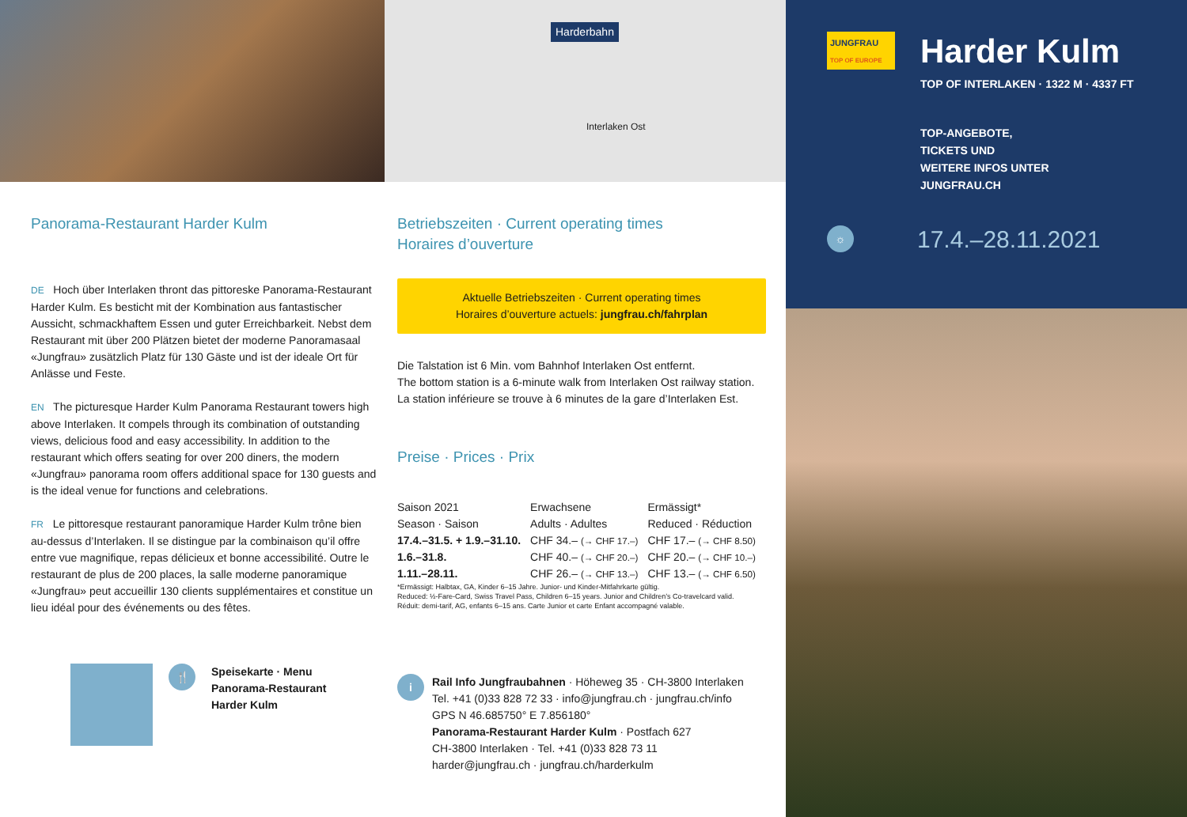Panorama-Restaurant Harder Kulm
DE Hoch über Interlaken thront das pittoreske Panorama-Restaurant Harder Kulm. Es besticht mit der Kombination aus fantastischer Aussicht, schmackhaftem Essen und guter Erreichbarkeit. Nebst dem Restaurant mit über 200 Plätzen bietet der moderne Panoramasaal «Jungfrau» zusätzlich Platz für 130 Gäste und ist der ideale Ort für Anlässe und Feste.
EN The picturesque Harder Kulm Panorama Restaurant towers high above Interlaken. It compels through its combination of outstanding views, delicious food and easy accessibility. In addition to the restaurant which offers seating for over 200 diners, the modern «Jungfrau» panorama room offers additional space for 130 guests and is the ideal venue for functions and celebrations.
FR Le pittoresque restaurant panoramique Harder Kulm trône bien au-dessus d’Interlaken. Il se distingue par la combinaison qu’il offre entre vue magnifique, repas délicieux et bonne accessibilité. Outre le restaurant de plus de 200 places, la salle moderne panoramique «Jungfrau» peut accueillir 130 clients supplémentaires et constitue un lieu idéal pour des événements ou des fêtes.
🍴 Speisekarte · Menu
Panorama-Restaurant
Harder Kulm
Harderbahn
Interlaken Ost
Betriebszeiten · Current operating times
Horaires d’ouverture
Aktuelle Betriebszeiten · Current operating times
Horaires d’ouverture actuels: jungfrau.ch/fahrplan
Die Talstation ist 6 Min. vom Bahnhof Interlaken Ost entfernt.
The bottom station is a 6-minute walk from Interlaken Ost railway station.
La station inférieure se trouve à 6 minutes de la gare d’Interlaken Est.
Preise · Prices · Prix
| Saison 2021 Season · Saison | Erwachsene Adults · Adultes | Ermässigt* Reduced · Réduction |
| --- | --- | --- |
| 17.4.–31.5. + 1.9.–31.10. | CHF 34.– (→ CHF 17.–) | CHF 17.– (→ CHF 8.50) |
| 1.6.–31.8. | CHF 40.– (→ CHF 20.–) | CHF 20.– (→ CHF 10.–) |
| 1.11.–28.11. | CHF 26.– (→ CHF 13.–) | CHF 13.– (→ CHF 6.50) |
*Ermässigt: Halbtax, GA, Kinder 6–15 Jahre. Junior- und Kinder-Mitfahrkarte gültig.
Reduced: ½-Fare-Card, Swiss Travel Pass, Children 6–15 years. Junior and Children’s Co-travelcard valid.
Réduit: demi-tarif, AG, enfants 6–15 ans. Carte Junior et carte Enfant accompagné valable.
i
Rail Info Jungfraubahnen · Höheweg 35 · CH-3800 Interlaken
Tel. +41 (0)33 828 72 33 · info@jungfrau.ch · jungfrau.ch/info
GPS N 46.685750° E 7.856180°
Panorama-Restaurant Harder Kulm · Postfach 627
CH-3800 Interlaken · Tel. +41 (0)33 828 73 11
harder@jungfrau.ch · jungfrau.ch/harderkulm
JUNGFRAU
TOP OF EUROPE
Harder Kulm
TOP OF INTERLAKEN · 1322 M · 4337 FT
TOP-ANGEBOTE,
TICKETS UND
WEITERE INFOS UNTER
JUNGFRAU.CH
☼ 17.4.–28.11.2021